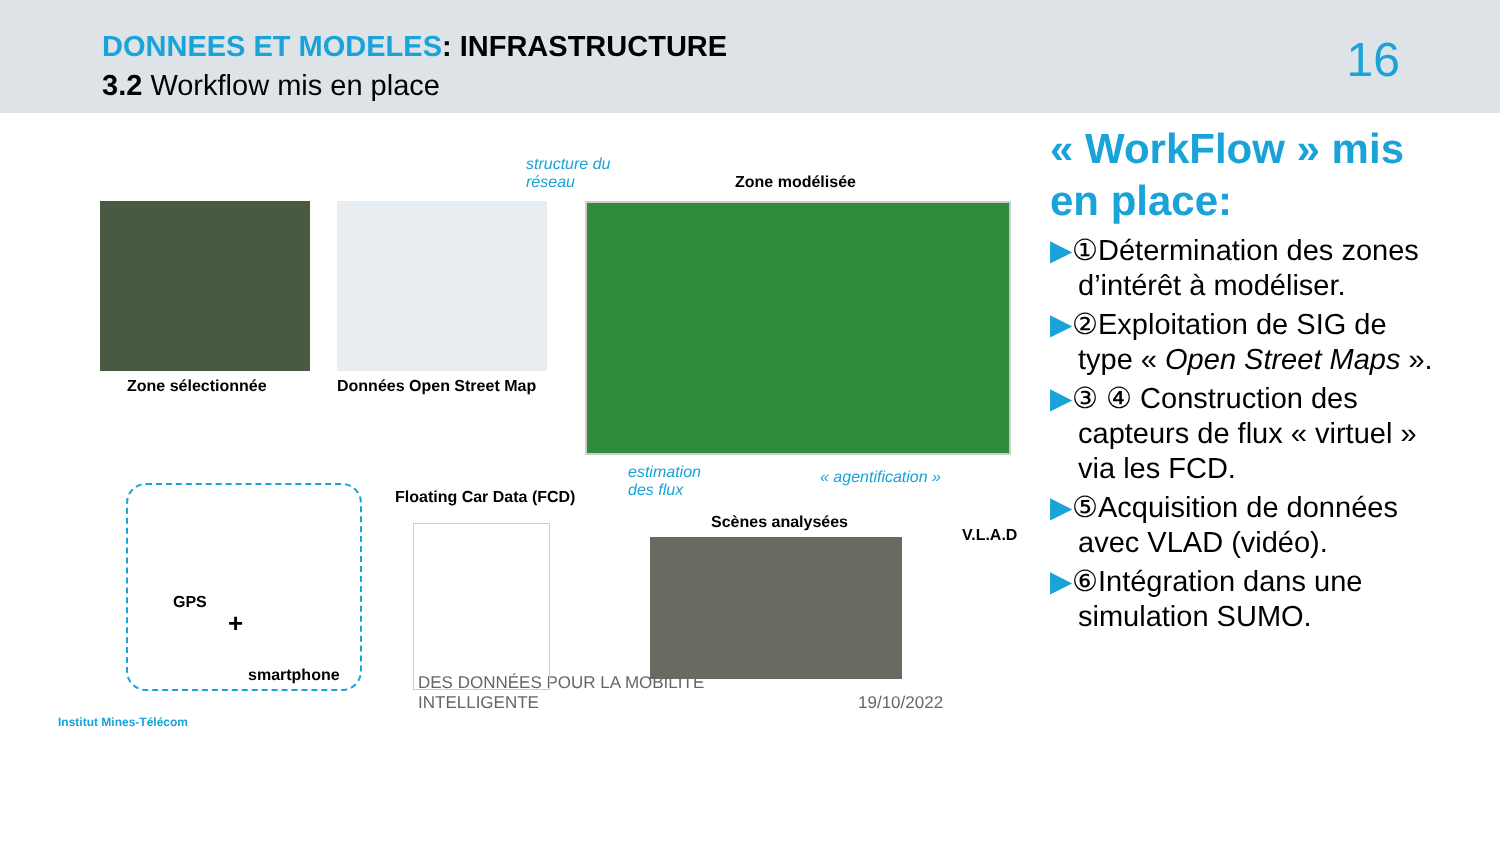DONNEES ET MODELES: INFRASTRUCTURE
3.2 Workflow mis en place
16
structure du
réseau
Zone modélisée
Zone sélectionnée Données Open Street Map
estimation
des flux
« agentification »
Floating Car Data (FCD)
Scènes analysées
V.L.A.D
GPS
+
smartphone
« WorkFlow » mis en place:
▶①Détermination des zones d’intérêt à modéliser.
▶②Exploitation de SIG de type « Open Street Maps ».
▶③ ④ Construction des capteurs de flux « virtuel » via les FCD.
▶⑤Acquisition de données avec VLAD (vidéo).
▶⑥Intégration dans une simulation SUMO.
Institut Mines-Télécom
DES DONNÉES POUR LA MOBILITÉ
INTELLIGENTE
19/10/2022